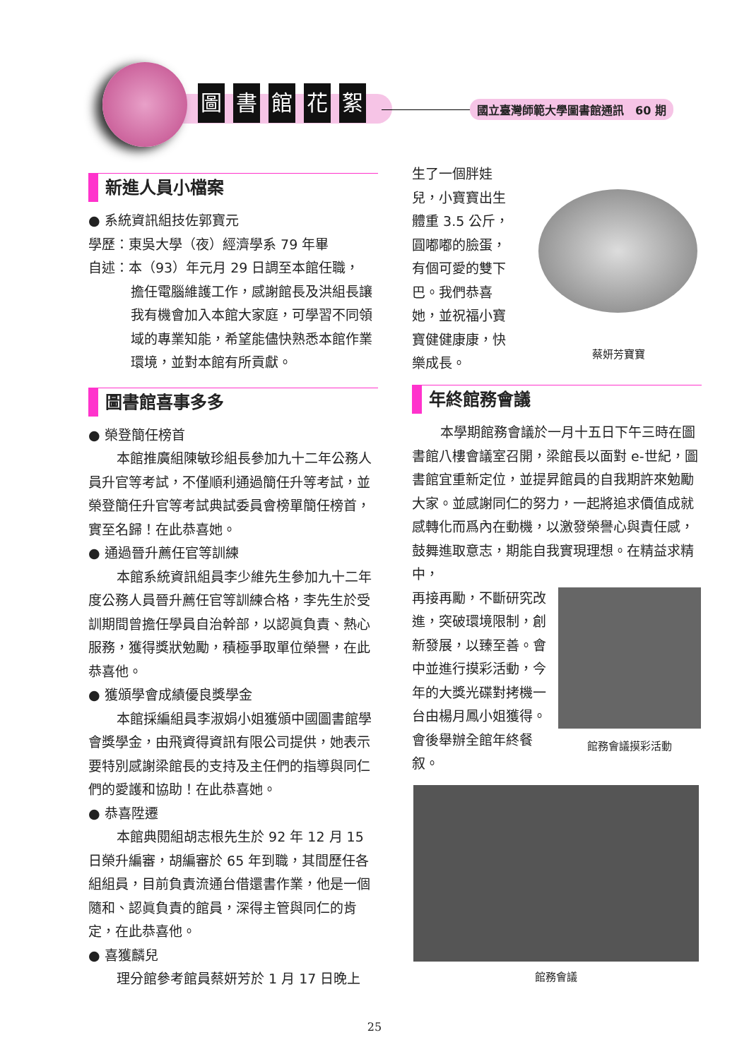圖書館花絮
國立臺灣師範大學圖書館通訊　60 期
新進人員小檔案
● 系統資訊組技佐郭寶元
學歷：東吳大學（夜）經濟學系 79 年畢
自述：本（93）年元月 29 日調至本館任職，
擔任電腦維護工作，感謝館長及洪組長讓我有機會加入本館大家庭，可學習不同領域的專業知能，希望能儘快熟悉本館作業環境，並對本館有所貢獻。
圖書館喜事多多
● 榮登簡任榜首
本館推廣組陳敏珍組長參加九十二年公務人員升官等考試，不僅順利通過簡任升等考試，並榮登簡任升官等考試典試委員會榜單簡任榜首，實至名歸！在此恭喜她。
● 通過晉升薦任官等訓練
本館系統資訊組員李少維先生參加九十二年度公務人員晉升薦任官等訓練合格，李先生於受訓期間曾擔任學員自治幹部，以認眞負責、熱心服務，獲得獎狀勉勵，積極爭取單位榮譽，在此恭喜他。
● 獲頒學會成績優良獎學金
本館採編組員李淑娟小姐獲頒中國圖書館學會獎學金，由飛資得資訊有限公司提供，她表示要特別感謝梁館長的支持及主任們的指導與同仁們的愛護和協助！在此恭喜她。
● 恭喜陞遷
本館典閱組胡志根先生於 92 年 12 月 15 日榮升編審，胡編審於 65 年到職，其間歷任各組組員，目前負責流通台借還書作業，他是一個隨和、認眞負責的館員，深得主管與同仁的肯定，在此恭喜他。
● 喜獲麟兒
理分館參考館員蔡妍芳於 1 月 17 日晚上
生了一個胖娃兒，小寶寶出生體重 3.5 公斤，圓嘟嘟的臉蛋，有個可愛的雙下巴。我們恭喜她，並祝福小寶寶健健康康，快樂成長。
蔡妍芳寶寶
年終館務會議
本學期館務會議於一月十五日下午三時在圖書館八樓會議室召開，梁館長以面對 e-世紀，圖書館宜重新定位，並提昇館員的自我期許來勉勵大家。並感謝同仁的努力，一起將追求價值成就感轉化而爲內在動機，以激發榮譽心與責任感，鼓舞進取意志，期能自我實現理想。在精益求精中，
再接再勵，不斷研究改進，突破環境限制，創新發展，以臻至善。會中並進行摸彩活動，今年的大獎光碟對拷機一台由楊月鳳小姐獲得。會後舉辦全館年終餐叙。
館務會議摸彩活動
館務會議
25